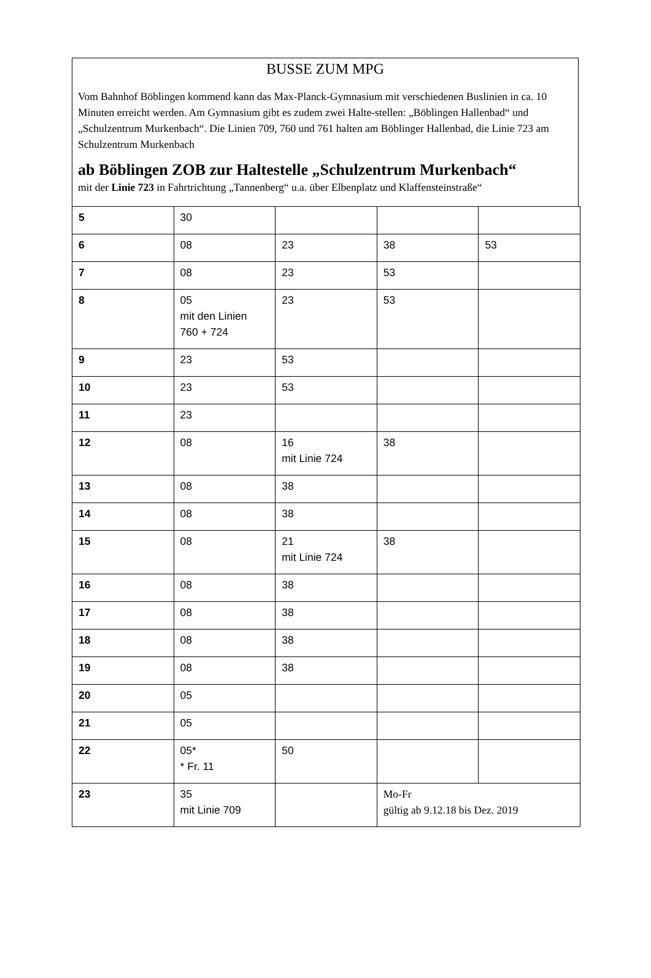BUSSE ZUM MPG
Vom Bahnhof Böblingen kommend kann das Max-Planck-Gymnasium mit verschiedenen Buslinien in ca. 10 Minuten erreicht werden. Am Gymnasium gibt es zudem zwei Halte-stellen: „Böblingen Hallenbad“ und „Schulzentrum Murkenbach“. Die Linien 709, 760 und 761 halten am Böblinger Hallenbad, die Linie 723 am Schulzentrum Murkenbach
ab Böblingen ZOB zur Haltestelle „Schulzentrum Murkenbach“
mit der Linie 723 in Fahrtrichtung „Tannenberg“ u.a. über Elbenplatz und Klaffensteinstraße“
| 5 | 30 | | | |
| 6 | 08 | 23 | 38 | 53 |
| 7 | 08 | 23 | 53 | |
| 8 | 05 mit den Linien 760 + 724 | 23 | 53 | |
| 9 | 23 | 53 | | |
| 10 | 23 | 53 | | |
| 11 | 23 | | | |
| 12 | 08 | 16 mit Linie 724 | 38 | |
| 13 | 08 | 38 | | |
| 14 | 08 | 38 | | |
| 15 | 08 | 21 mit Linie 724 | 38 | |
| 16 | 08 | 38 | | |
| 17 | 08 | 38 | | |
| 18 | 08 | 38 | | |
| 19 | 08 | 38 | | |
| 20 | 05 | | | |
| 21 | 05 | | | |
| 22 | 05* * Fr. 11 | 50 | | |
| 23 | 35 mit Linie 709 | | Mo-Fr gültig ab 9.12.18 bis Dez. 2019 | |